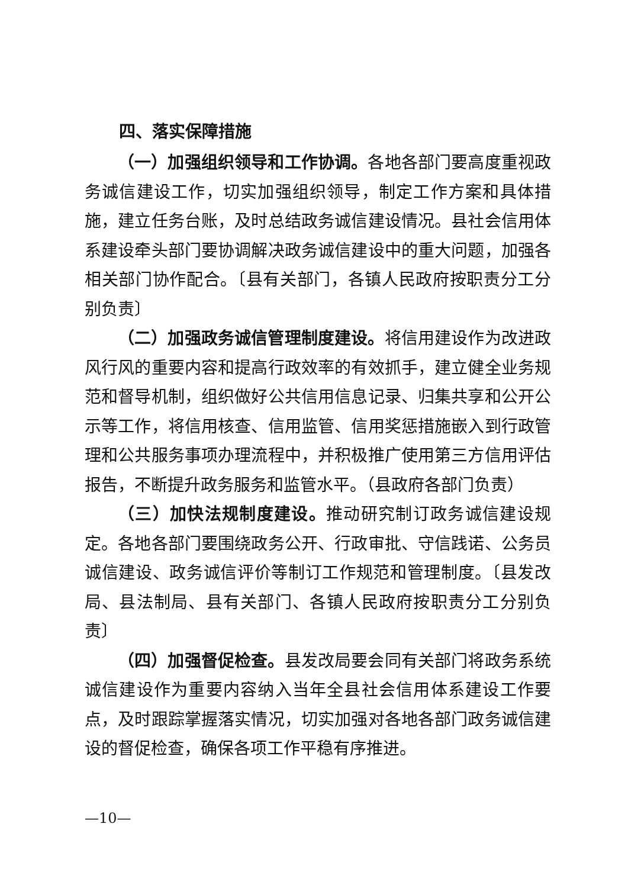四、落实保障措施
（一）加强组织领导和工作协调。各地各部门要高度重视政务诚信建设工作，切实加强组织领导，制定工作方案和具体措施，建立任务台账，及时总结政务诚信建设情况。县社会信用体系建设牵头部门要协调解决政务诚信建设中的重大问题，加强各相关部门协作配合。〔县有关部门，各镇人民政府按职责分工分别负责〕
（二）加强政务诚信管理制度建设。将信用建设作为改进政风行风的重要内容和提高行政效率的有效抓手，建立健全业务规范和督导机制，组织做好公共信用信息记录、归集共享和公开公示等工作，将信用核查、信用监管、信用奖惩措施嵌入到行政管理和公共服务事项办理流程中，并积极推广使用第三方信用评估报告，不断提升政务服务和监管水平。（县政府各部门负责）
（三）加快法规制度建设。推动研究制订政务诚信建设规定。各地各部门要围绕政务公开、行政审批、守信践诺、公务员诚信建设、政务诚信评价等制订工作规范和管理制度。〔县发改局、县法制局、县有关部门、各镇人民政府按职责分工分别负责〕
（四）加强督促检查。县发改局要会同有关部门将政务系统诚信建设作为重要内容纳入当年全县社会信用体系建设工作要点，及时跟踪掌握落实情况，切实加强对各地各部门政务诚信建设的督促检查，确保各项工作平稳有序推进。
—10—